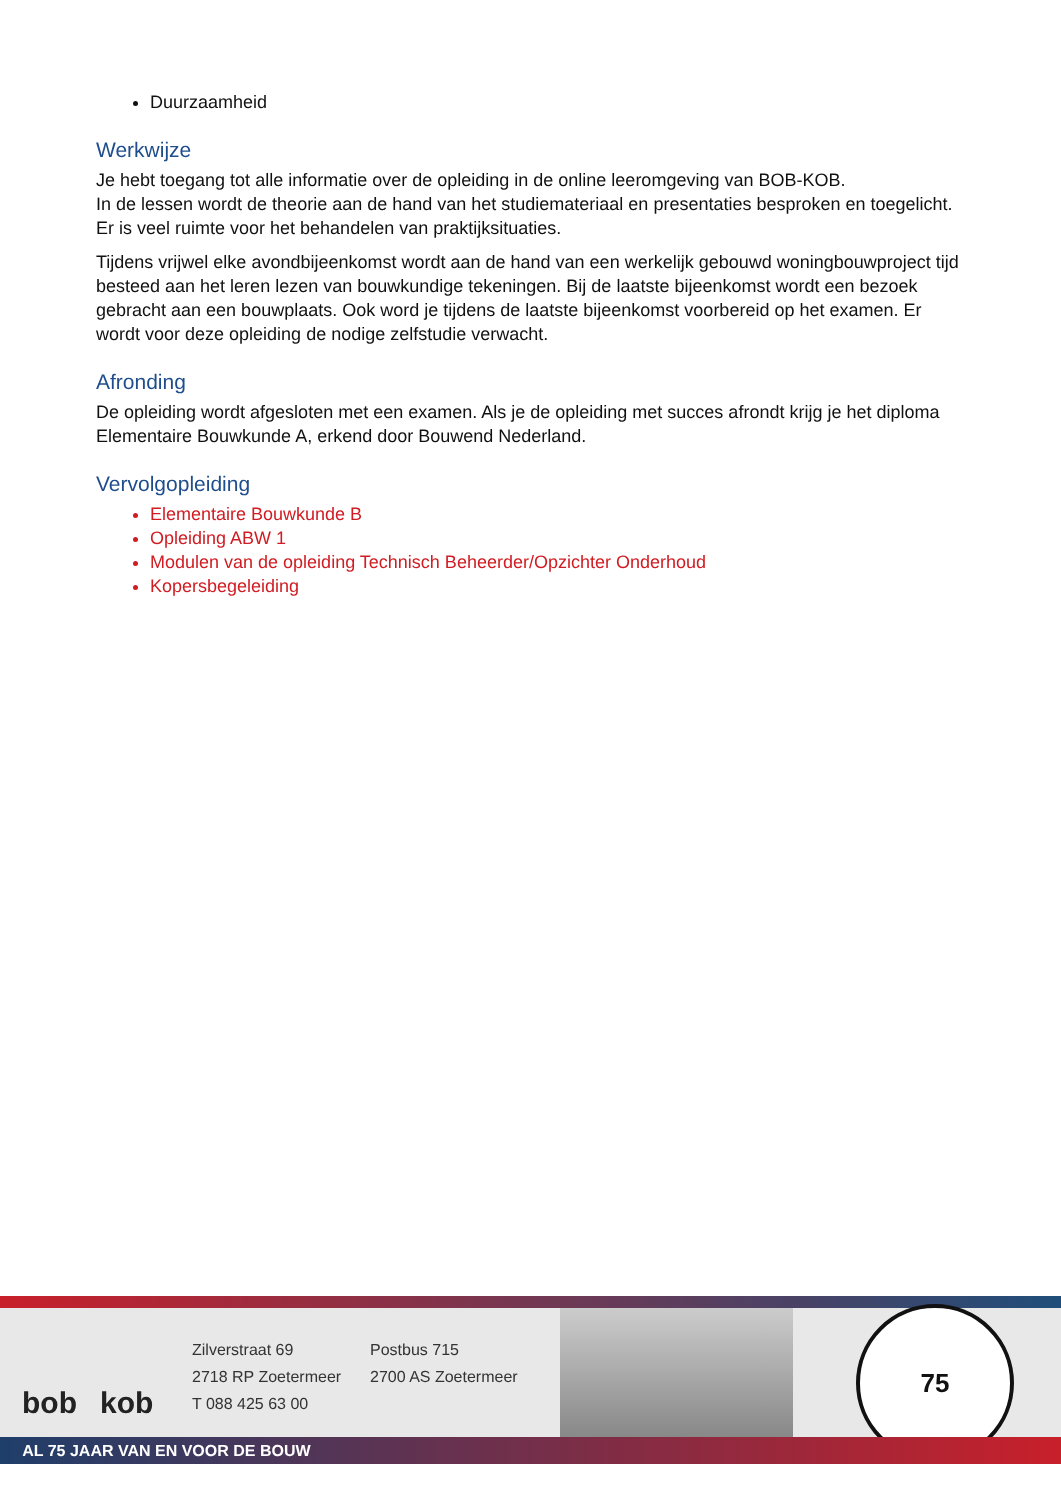Duurzaamheid
Werkwijze
Je hebt toegang tot alle informatie over de opleiding in de online leeromgeving van BOB-KOB.
In de lessen wordt de theorie aan de hand van het studiemateriaal en presentaties besproken en toegelicht. Er is veel ruimte voor het behandelen van praktijksituaties.
Tijdens vrijwel elke avondbijeenkomst wordt aan de hand van een werkelijk gebouwd woningbouwproject tijd besteed aan het leren lezen van bouwkundige tekeningen. Bij de laatste bijeenkomst wordt een bezoek gebracht aan een bouwplaats. Ook word je tijdens de laatste bijeenkomst voorbereid op het examen. Er wordt voor deze opleiding de nodige zelfstudie verwacht.
Afronding
De opleiding wordt afgesloten met een examen. Als je de opleiding met succes afrondt krijg je het diploma Elementaire Bouwkunde A, erkend door Bouwend Nederland.
Vervolgopleiding
Elementaire Bouwkunde B
Opleiding ABW 1
Modulen van de opleiding Technisch Beheerder/Opzichter Onderhoud
Kopersbegeleiding
bob kob
Zilverstraat 69
2718 RP Zoetermeer
T 088 425 63 00
Postbus 715
2700 AS Zoetermeer
75
AL 75 JAAR VAN EN VOOR DE BOUW